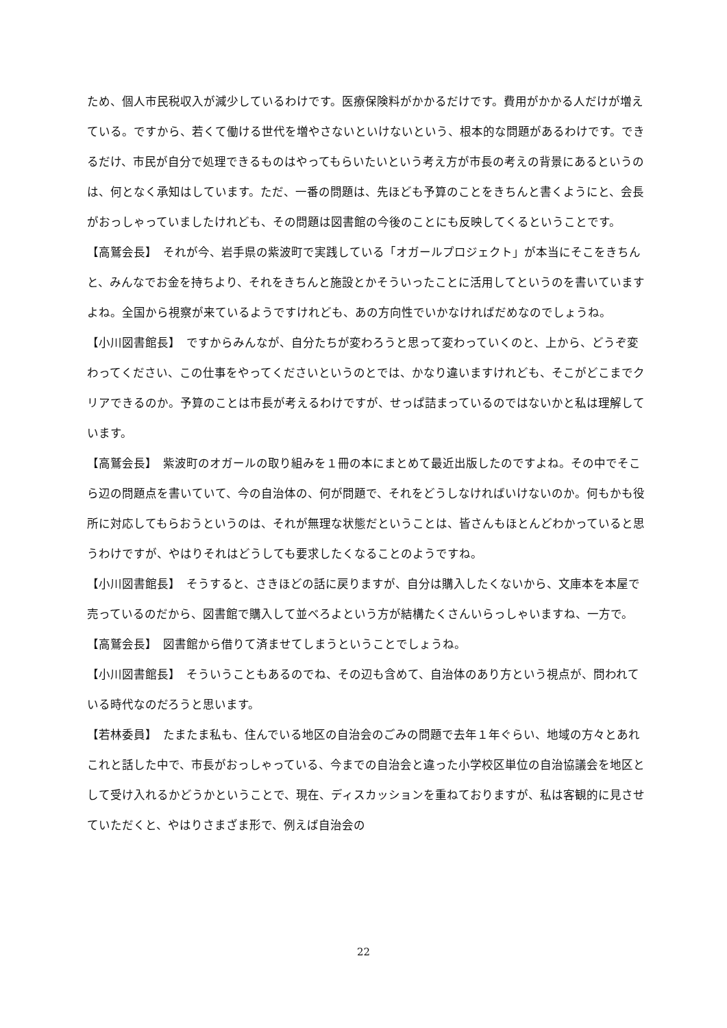ため、個人市民税収入が減少しているわけです。医療保険料がかかるだけです。費用がかかる人だけが増えている。ですから、若くて働ける世代を増やさないといけないという、根本的な問題があるわけです。できるだけ、市民が自分で処理できるものはやってもらいたいという考え方が市長の考えの背景にあるというのは、何となく承知はしています。ただ、一番の問題は、先ほども予算のことをきちんと書くようにと、会長がおっしゃっていましたけれども、その問題は図書館の今後のことにも反映してくるということです。
【高鷲会長】　それが今、岩手県の紫波町で実践している「オガールプロジェクト」が本当にそこをきちんと、みんなでお金を持ちより、それをきちんと施設とかそういったことに活用してというのを書いていますよね。全国から視察が来ているようですけれども、あの方向性でいかなければだめなのでしょうね。
【小川図書館長】　ですからみんなが、自分たちが変わろうと思って変わっていくのと、上から、どうぞ変わってください、この仕事をやってくださいというのとでは、かなり違いますけれども、そこがどこまでクリアできるのか。予算のことは市長が考えるわけですが、せっぱ詰まっているのではないかと私は理解しています。
【高鷲会長】　紫波町のオガールの取り組みを１冊の本にまとめて最近出版したのですよね。その中でそこら辺の問題点を書いていて、今の自治体の、何が問題で、それをどうしなければいけないのか。何もかも役所に対応してもらおうというのは、それが無理な状態だということは、皆さんもほとんどわかっていると思うわけですが、やはりそれはどうしても要求したくなることのようですね。
【小川図書館長】　そうすると、さきほどの話に戻りますが、自分は購入したくないから、文庫本を本屋で売っているのだから、図書館で購入して並べろよという方が結構たくさんいらっしゃいますね、一方で。
【高鷲会長】　図書館から借りて済ませてしまうということでしょうね。
【小川図書館長】　そういうこともあるのでね、その辺も含めて、自治体のあり方という視点が、問われている時代なのだろうと思います。
【若林委員】　たまたま私も、住んでいる地区の自治会のごみの問題で去年１年ぐらい、地域の方々とあれこれと話した中で、市長がおっしゃっている、今までの自治会と違った小学校区単位の自治協議会を地区として受け入れるかどうかということで、現在、ディスカッションを重ねておりますが、私は客観的に見させていただくと、やはりさまざま形で、例えば自治会の
22